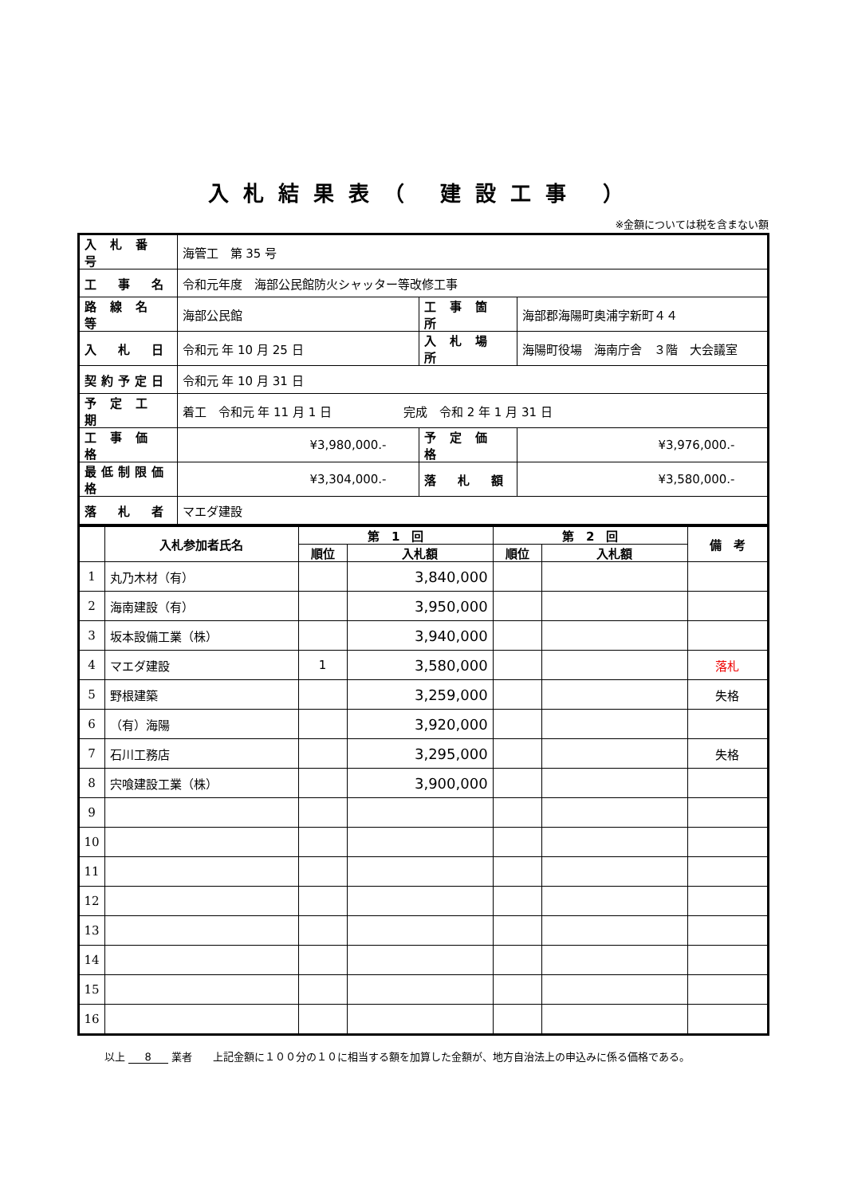入札結果表（ 建設工事 ）
※金額については税を含まない額
| 入 札 番 号 | 海管工 第 35 号 | | |
| 工 事 名 | 令和元年度 海部公民館防火シャッター等改修工事 | | |
| 路 線 名 等 | 海部公民館 | 工 事 箇 所 | 海部郡海陽町奥浦字新町４４ |
| 入 札 日 | 令和元 年 10 月 25 日 | 入 札 場 所 | 海陽町役場 海南庁舎 ３階 大会議室 |
| 契約予定日 | 令和元 年 10 月 31 日 | | |
| 予 定 工 期 | 着工 令和元 年 11 月 1 日 完成 令和 2 年 1 月 31 日 | | |
| 工 事 価 格 | ¥3,980,000.- | 予 定 価 格 | ¥3,976,000.- |
| 最低制限価格 | ¥3,304,000.- | 落 札 額 | ¥3,580,000.- |
| 落 札 者 | マエダ建設 | | |
| | 入札参加者氏名 | 第 1 回 | | 第 2 回 | | 備 考 |
| --- | --- | --- | --- | --- | --- | --- |
| | | 順位 | 入札額 | 順位 | 入札額 | |
| 1 | 丸乃木材（有） | | 3,840,000 | | | |
| 2 | 海南建設（有） | | 3,950,000 | | | |
| 3 | 坂本設備工業（株） | | 3,940,000 | | | |
| 4 | マエダ建設 | 1 | 3,580,000 | | | 落札 |
| 5 | 野根建築 | | 3,259,000 | | | 失格 |
| 6 | （有）海陽 | | 3,920,000 | | | |
| 7 | 石川工務店 | | 3,295,000 | | | 失格 |
| 8 | 宍喰建設工業（株） | | 3,900,000 | | | |
| 9 | | | | | | |
| 10 | | | | | | |
| 11 | | | | | | |
| 12 | | | | | | |
| 13 | | | | | | |
| 14 | | | | | | |
| 15 | | | | | | |
| 16 | | | | | | |
以上 8 業者　　上記金額に１００分の１０に相当する額を加算した金額が、地方自治法上の申込みに係る価格である。